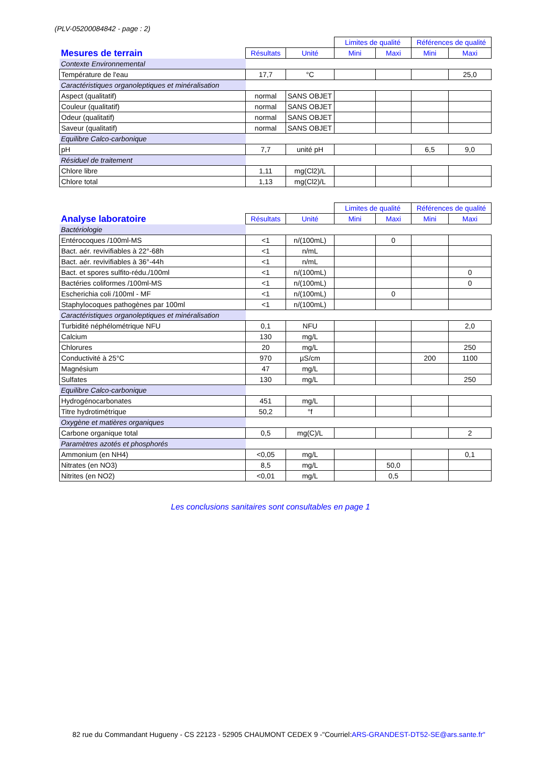(PLV-05200084842 - page : 2)
| | | | Limites de qualité | | Références de qualité | |
| Mesures de terrain | Résultats | Unité | Mini | Maxi | Mini | Maxi |
| Contexte Environnemental | | | | | | |
| Température de l'eau | 17,7 | °C | | | | 25,0 |
| Caractéristiques organoleptiques et minéralisation | | | | | | |
| Aspect (qualitatif) | normal | SANS OBJET | | | | |
| Couleur (qualitatif) | normal | SANS OBJET | | | | |
| Odeur (qualitatif) | normal | SANS OBJET | | | | |
| Saveur (qualitatif) | normal | SANS OBJET | | | | |
| Equilibre Calco-carbonique | | | | | | |
| pH | 7,7 | unité pH | | | 6,5 | 9,0 |
| Résiduel de traitement | | | | | | |
| Chlore libre | 1,11 | mg(Cl2)/L | | | | |
| Chlore total | 1,13 | mg(Cl2)/L | | | | |
| | | | Limites de qualité | | Références de qualité | |
| Analyse laboratoire | Résultats | Unité | Mini | Maxi | Mini | Maxi |
| Bactériologie | | | | | | |
| Entérocoques /100ml-MS | <1 | n/(100mL) | | 0 | | |
| Bact. aér. revivifiables à 22°-68h | <1 | n/mL | | | | |
| Bact. aér. revivifiables à 36°-44h | <1 | n/mL | | | | |
| Bact. et spores sulfito-rédu./100ml | <1 | n/(100mL) | | | | 0 |
| Bactéries coliformes /100ml-MS | <1 | n/(100mL) | | | | 0 |
| Escherichia coli /100ml - MF | <1 | n/(100mL) | | 0 | | |
| Staphylocoques pathogènes par 100ml | <1 | n/(100mL) | | | | |
| Caractéristiques organoleptiques et minéralisation | | | | | | |
| Turbidité néphélométrique NFU | 0,1 | NFU | | | | 2,0 |
| Calcium | 130 | mg/L | | | | |
| Chlorures | 20 | mg/L | | | | 250 |
| Conductivité à 25°C | 970 | µS/cm | | | 200 | 1100 |
| Magnésium | 47 | mg/L | | | | |
| Sulfates | 130 | mg/L | | | | 250 |
| Equilibre Calco-carbonique | | | | | | |
| Hydrogénocarbonates | 451 | mg/L | | | | |
| Titre hydrotimétrique | 50,2 | °f | | | | |
| Oxygène et matières organiques | | | | | | |
| Carbone organique total | 0,5 | mg(C)/L | | | | 2 |
| Paramètres azotés et phosphorés | | | | | | |
| Ammonium (en NH4) | <0,05 | mg/L | | | | 0,1 |
| Nitrates (en NO3) | 8,5 | mg/L | | 50,0 | | |
| Nitrites (en NO2) | <0,01 | mg/L | | 0,5 | | |
Les conclusions sanitaires sont consultables en page 1
82 rue du Commandant Hugueny - CS 22123 - 52905 CHAUMONT CEDEX 9 -"Courriel:ARS-GRANDEST-DT52-SE@ars.sante.fr"